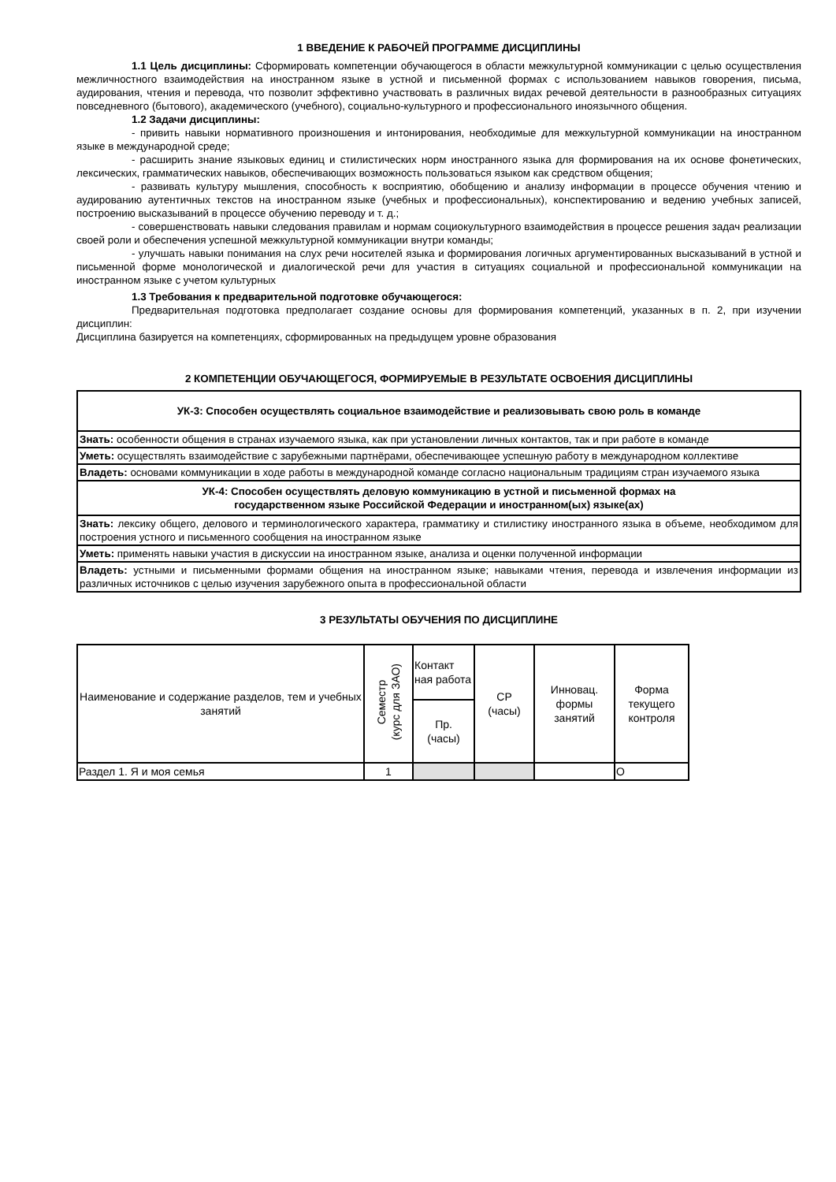1 ВВЕДЕНИЕ К РАБОЧЕЙ ПРОГРАММЕ ДИСЦИПЛИНЫ
1.1 Цель дисциплины: Сформировать компетенции обучающегося в области межкультурной коммуникации с целью осуществления межличностного взаимодействия на иностранном языке в устной и письменной формах с использованием навыков говорения, письма, аудирования, чтения и перевода, что позволит эффективно участвовать в различных видах речевой деятельности в разнообразных ситуациях повседневного (бытового), академического (учебного), социально-культурного и профессионального иноязычного общения.
1.2 Задачи дисциплины:
- привить навыки нормативного произношения и интонирования, необходимые для межкультурной коммуникации на иностранном языке в международной среде;
- расширить знание языковых единиц и стилистических норм иностранного языка для формирования на их основе фонетических, лексических, грамматических навыков, обеспечивающих возможность пользоваться языком как средством общения;
- развивать культуру мышления, способность к восприятию, обобщению и анализу информации в процессе обучения чтению и аудированию аутентичных текстов на иностранном языке (учебных и профессиональных), конспектированию и ведению учебных записей, построению высказываний в процессе обучению переводу и т. д.;
- совершенствовать навыки следования правилам и нормам социокультурного взаимодействия в процессе решения задач реализации своей роли и обеспечения успешной межкультурной коммуникации внутри команды;
- улучшать навыки понимания на слух речи носителей языка и формирования логичных аргументированных высказываний в устной и письменной форме монологической и диалогической речи для участия в ситуациях социальной и профессиональной коммуникации на иностранном языке с учетом культурных
1.3 Требования к предварительной подготовке обучающегося:
Предварительная подготовка предполагает создание основы для формирования компетенций, указанных в п. 2, при изучении дисциплин:
Дисциплина базируется на компетенциях, сформированных на предыдущем уровне образования
2 КОМПЕТЕНЦИИ ОБУЧАЮЩЕГОСЯ, ФОРМИРУЕМЫЕ В РЕЗУЛЬТАТЕ ОСВОЕНИЯ ДИСЦИПЛИНЫ
| УК-3: Способен осуществлять социальное взаимодействие и реализовывать свою роль в команде |
| Знать: особенности общения в странах изучаемого языка, как при установлении личных контактов, так и при работе в команде |
| Уметь: осуществлять взаимодействие с зарубежными партнёрами, обеспечивающее успешную работу в международном коллективе |
| Владеть: основами коммуникации в ходе работы в международной команде согласно национальным традициям стран изучаемого языка |
| УК-4: Способен осуществлять деловую коммуникацию в устной и письменной формах на государственном языке Российской Федерации и иностранном(ых) языке(ах) |
| Знать: лексику общего, делового и терминологического характера, грамматику и стилистику иностранного языка в объеме, необходимом для построения устного и письменного сообщения на иностранном языке |
| Уметь: применять навыки участия в дискуссии на иностранном языке, анализа и оценки полученной информации |
| Владеть: устными и письменными формами общения на иностранном языке; навыками чтения, перевода и извлечения информации из различных источников с целью изучения зарубежного опыта в профессиональной области |
3 РЕЗУЛЬТАТЫ ОБУЧЕНИЯ ПО ДИСЦИПЛИНЕ
| Наименование и содержание разделов, тем и учебных занятий | Семестр (курс для ЗАО) | Контакт ная работа | СР (часы) | Инновац. формы занятий | Форма текущего контроля |
| --- | --- | --- | --- | --- | --- |
| | | Пр. (часы) | | | |
| Раздел 1. Я и моя семья | 1 | | | | О |